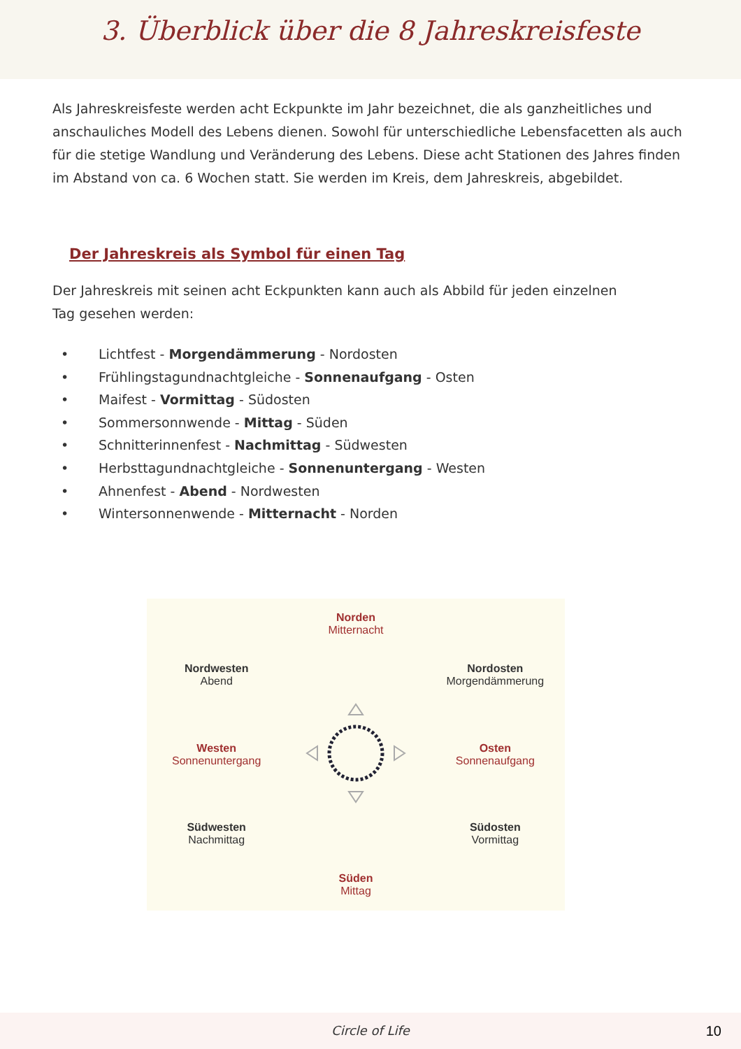3. Überblick über die 8 Jahreskreisfeste
Als Jahreskreisfeste werden acht Eckpunkte im Jahr bezeichnet, die als ganzheitliches und anschauliches Modell des Lebens dienen. Sowohl für unterschiedliche Lebensfacetten als auch für die stetige Wandlung und Veränderung des Lebens. Diese acht Stationen des Jahres finden im Abstand von ca. 6 Wochen statt. Sie werden im Kreis, dem Jahreskreis, abgebildet.
Der Jahreskreis als Symbol für einen Tag
Der Jahreskreis mit seinen acht Eckpunkten kann auch als Abbild für jeden einzelnen
Tag gesehen werden:
• Lichtfest - Morgendämmerung - Nordosten
• Frühlingstagundnachtgleiche - Sonnenaufgang - Osten
• Maifest - Vormittag - Südosten
• Sommersonnwende - Mittag - Süden
• Schnitterinnenfest - Nachmittag - Südwesten
• Herbsttagundnachtgleiche - Sonnenuntergang - Westen
• Ahnenfest - Abend - Nordwesten
• Wintersonnenwende - Mitternacht - Norden
Norden
Mitternacht
Nordwesten
Abend
Nordosten
Morgendämmerung
Westen
Sonnenuntergang
Osten
Sonnenaufgang
Südwesten
Nachmittag
Südosten
Vormittag
Süden
Mittag
Circle of Life 10